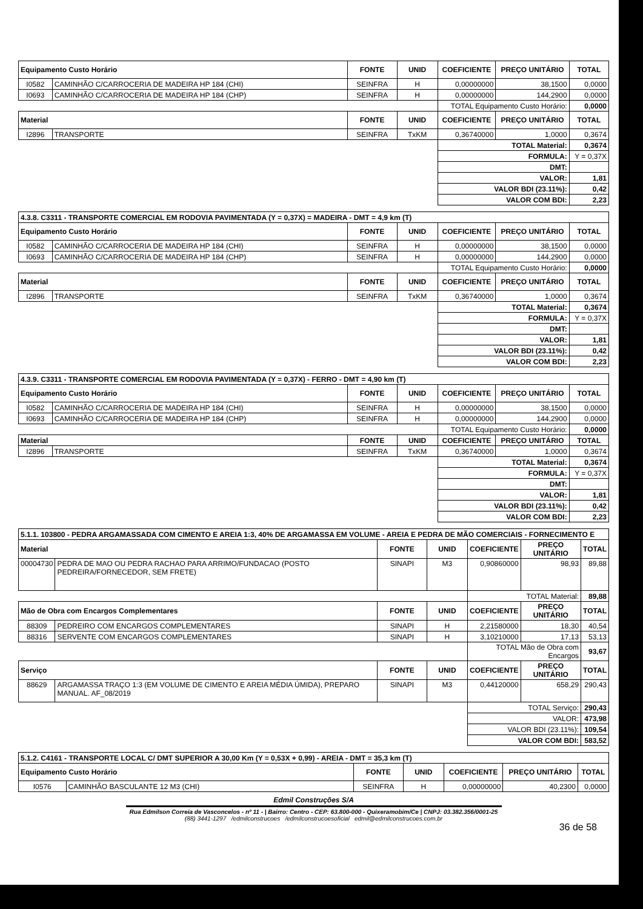| Equipamento Custo Horário | | FONTE | UNID | COEFICIENTE | PREÇO UNITÁRIO | TOTAL |
| --- | --- | --- | --- | --- | --- | --- |
| I0582 | CAMINHÃO C/CARROCERIA DE MADEIRA HP 184 (CHI) | SEINFRA | H | 0,00000000 | 38,1500 | 0,0000 |
| I0693 | CAMINHÃO C/CARROCERIA DE MADEIRA HP 184 (CHP) | SEINFRA | H | 0,00000000 | 144,2900 | 0,0000 |
| | | | | TOTAL Equipamento Custo Horário: | | 0,0000 |
| Material | | FONTE | UNID | COEFICIENTE | PREÇO UNITÁRIO | TOTAL |
| I2896 | TRANSPORTE | SEINFRA | TxKM | 0,36740000 | 1,0000 | 0,3674 |
| | | | | TOTAL Material: | | 0,3674 |
| | | | | FORMULA: | | Y = 0,37X |
| | | | | DMT: | | |
| | | | | VALOR: | | 1,81 |
| | | | | VALOR BDI (23.11%): | | 0,42 |
| | | | | VALOR COM BDI: | | 2,23 |
| 4.3.8. C3311 - TRANSPORTE COMERCIAL EM RODOVIA PAVIMENTADA (Y = 0,37X) = MADEIRA - DMT = 4,9 km (T) | | | | | | |
| Equipamento Custo Horário | | FONTE | UNID | COEFICIENTE | PREÇO UNITÁRIO | TOTAL |
| I0582 | CAMINHÃO C/CARROCERIA DE MADEIRA HP 184 (CHI) | SEINFRA | H | 0,00000000 | 38,1500 | 0,0000 |
| I0693 | CAMINHÃO C/CARROCERIA DE MADEIRA HP 184 (CHP) | SEINFRA | H | 0,00000000 | 144,2900 | 0,0000 |
| | | | | TOTAL Equipamento Custo Horário: | | 0,0000 |
| Material | | FONTE | UNID | COEFICIENTE | PREÇO UNITÁRIO | TOTAL |
| I2896 | TRANSPORTE | SEINFRA | TxKM | 0,36740000 | 1,0000 | 0,3674 |
| | | | | TOTAL Material: | | 0,3674 |
| | | | | FORMULA: | | Y = 0,37X |
| | | | | DMT: | | |
| | | | | VALOR: | | 1,81 |
| | | | | VALOR BDI (23.11%): | | 0,42 |
| | | | | VALOR COM BDI: | | 2,23 |
| 4.3.9. C3311 - TRANSPORTE COMERCIAL EM RODOVIA PAVIMENTADA (Y = 0,37X) - FERRO - DMT = 4,90 km (T) | | | | | | |
| Equipamento Custo Horário | | FONTE | UNID | COEFICIENTE | PREÇO UNITÁRIO | TOTAL |
| I0582 | CAMINHÃO C/CARROCERIA DE MADEIRA HP 184 (CHI) | SEINFRA | H | 0,00000000 | 38,1500 | 0,0000 |
| I0693 | CAMINHÃO C/CARROCERIA DE MADEIRA HP 184 (CHP) | SEINFRA | H | 0,00000000 | 144,2900 | 0,0000 |
| | | | | TOTAL Equipamento Custo Horário: | | 0,0000 |
| Material | | FONTE | UNID | COEFICIENTE | PREÇO UNITÁRIO | TOTAL |
| I2896 | TRANSPORTE | SEINFRA | TxKM | 0,36740000 | 1,0000 | 0,3674 |
| | | | | TOTAL Material: | | 0,3674 |
| | | | | FORMULA: | | Y = 0,37X |
| | | | | DMT: | | |
| | | | | VALOR: | | 1,81 |
| | | | | VALOR BDI (23.11%): | | 0,42 |
| | | | | VALOR COM BDI: | | 2,23 |
| 5.1.1. 103800 - PEDRA ARGAMASSADA COM CIMENTO E AREIA 1:3, 40% DE ARGAMASSA EM VOLUME - AREIA E PEDRA DE MÃO COMERCIAIS - FORNECIMENTO E | | | | | | |
| Material | | FONTE | UNID | COEFICIENTE | PREÇO UNITÁRIO | TOTAL |
| 00004730 | PEDRA DE MAO OU PEDRA RACHAO PARA ARRIMO/FUNDACAO (POSTO PEDREIRA/FORNECEDOR, SEM FRETE) | SINAPI | M3 | 0,90860000 | 98,93 | 89,88 |
| | | | | TOTAL Material: | | 89,88 |
| Mão de Obra com Encargos Complementares | | FONTE | UNID | COEFICIENTE | PREÇO UNITÁRIO | TOTAL |
| 88309 | PEDREIRO COM ENCARGOS COMPLEMENTARES | SINAPI | H | 2,21580000 | 18,30 | 40,54 |
| 88316 | SERVENTE COM ENCARGOS COMPLEMENTARES | SINAPI | H | 3,10210000 | 17,13 | 53,13 |
| | | | | TOTAL Mão de Obra com Encargos | | 93,67 |
| Serviço | | FONTE | UNID | COEFICIENTE | PREÇO UNITÁRIO | TOTAL |
| 88629 | ARGAMASSA TRAÇO 1:3 (EM VOLUME DE CIMENTO E AREIA MÉDIA ÚMIDA), PREPARO MANUAL. AF_08/2019 | SINAPI | M3 | 0,44120000 | 658,29 | 290,43 |
| | | | | TOTAL Serviço: | | 290,43 |
| | | | | VALOR: | | 473,98 |
| | | | | VALOR BDI (23.11%): | | 109,54 |
| | | | | VALOR COM BDI: | | 583,52 |
| 5.1.2. C4161 - TRANSPORTE LOCAL C/ DMT SUPERIOR A 30,00 Km (Y = 0,53X + 0,99) - AREIA - DMT = 35,3 km (T) | | | | | | |
| Equipamento Custo Horário | | FONTE | UNID | COEFICIENTE | PREÇO UNITÁRIO | TOTAL |
| I0576 | CAMINHÃO BASCULANTE 12 M3 (CHI) | SEINFRA | H | 0,00000000 | 40,2300 | 0,0000 |
Edmil Construções S/A
Rua Edmilson Correia de Vasconcelos - nº 11 - | Bairro: Centro - CEP: 63.800-000 - Quixeramobim/Ce | CNPJ: 03.382.356/0001-25
(88) 3441-1297 /edmilconstrucoes /edmilconstrucoesoficial edmil@edmilconstrucoes.com.br
36 de 58